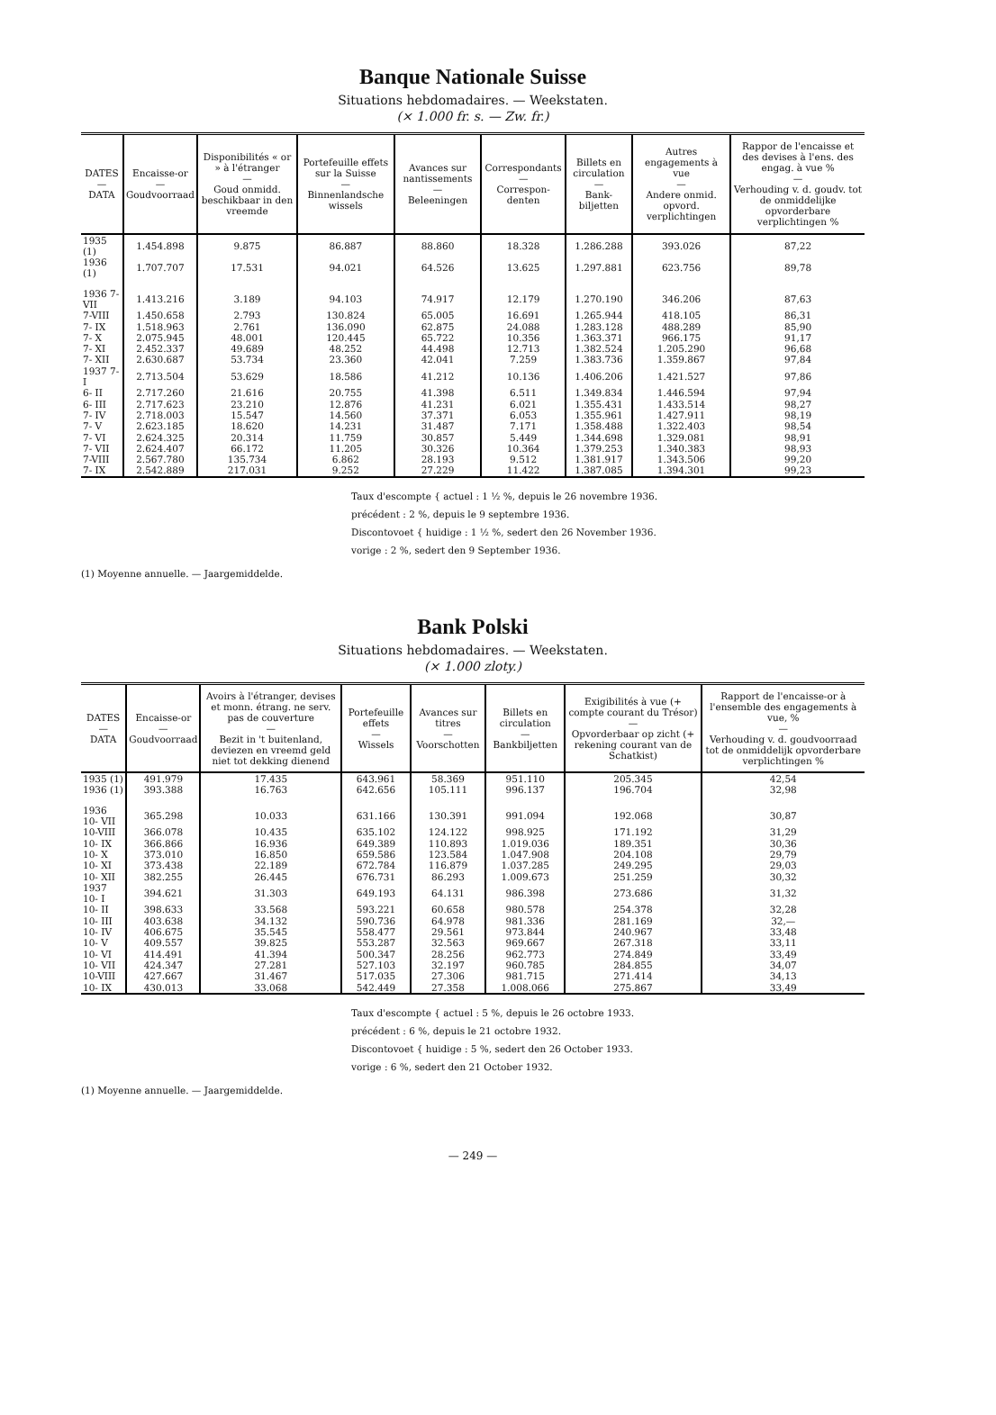Banque Nationale Suisse
Situations hebdomadaires. — Weekstaten.
(× 1.000 fr. s. — Zw. fr.)
| DATES — DATA | Encaisse-or — Goudvoorraad | Disponibilités « or » à l'étranger — Goud onmidd. beschikbaar in den vreemde | Portefeuille effets sur la Suisse — Binnenlandsche wissels | Avances sur nantissements — Beleeningen | Correspondants — Correspon-denten | Billets en circulation — Bank-biljetten | Autres engagements à vue — Andere onmid. opvord. verplichtingen | Rappor de l'encaisse et des devises à l'ens. des engag. à vue % — Verhouding v. d. goudv. tot de onmiddelijke opvorderbare verplichtingen % |
| --- | --- | --- | --- | --- | --- | --- | --- | --- |
| 1935 (1) | 1.454.898 | 9.875 | 86.887 | 88.860 | 18.328 | 1.286.288 | 393.026 | 87,22 |
| 1936 (1) | 1.707.707 | 17.531 | 94.021 | 64.526 | 13.625 | 1.297.881 | 623.756 | 89,78 |
| 1936 7- VII | 1.413.216 | 3.189 | 94.103 | 74.917 | 12.179 | 1.270.190 | 346.206 | 87,63 |
| 7-VIII | 1.450.658 | 2.793 | 130.824 | 65.005 | 16.691 | 1.265.944 | 418.105 | 86,31 |
| 7- IX | 1.518.963 | 2.761 | 136.090 | 62.875 | 24.088 | 1.283.128 | 488.289 | 85,90 |
| 7- X | 2.075.945 | 48.001 | 120.445 | 65.722 | 10.356 | 1.363.371 | 966.175 | 91,17 |
| 7- XI | 2.452.337 | 49.689 | 48.252 | 44.498 | 12.713 | 1.382.524 | 1.205.290 | 96,68 |
| 7- XII | 2.630.687 | 53.734 | 23.360 | 42.041 | 7.259 | 1.383.736 | 1.359.867 | 97,84 |
| 1937 7- I | 2.713.504 | 53.629 | 18.586 | 41.212 | 10.136 | 1.406.206 | 1.421.527 | 97,86 |
| 6- II | 2.717.260 | 21.616 | 20.755 | 41.398 | 6.511 | 1.349.834 | 1.446.594 | 97,94 |
| 6- III | 2.717.623 | 23.210 | 12.876 | 41.231 | 6.021 | 1.355.431 | 1.433.514 | 98,27 |
| 7- IV | 2.718.003 | 15.547 | 14.560 | 37.371 | 6.053 | 1.355.961 | 1.427.911 | 98,19 |
| 7- V | 2.623.185 | 18.620 | 14.231 | 31.487 | 7.171 | 1.358.488 | 1.322.403 | 98,54 |
| 7- VI | 2.624.325 | 20.314 | 11.759 | 30.857 | 5.449 | 1.344.698 | 1.329.081 | 98,91 |
| 7- VII | 2.624.407 | 66.172 | 11.205 | 30.326 | 10.364 | 1.379.253 | 1.340.383 | 98,93 |
| 7-VIII | 2.567.780 | 135.734 | 6.862 | 28.193 | 9.512 | 1.381.917 | 1.343.506 | 99,20 |
| 7- IX | 2.542.889 | 217.031 | 9.252 | 27.229 | 11.422 | 1.387.085 | 1.394.301 | 99,23 |
Taux d'escompte { actuel : 1 ½ %, depuis le 26 novembre 1936.
précédent : 2 %, depuis le 9 septembre 1936.
Discontovoet { huidige : 1 ½ %, sedert den 26 November 1936.
vorige : 2 %, sedert den 9 September 1936.
(1) Moyenne annuelle. — Jaargemiddelde.
Bank Polski
Situations hebdomadaires. — Weekstaten.
(× 1.000 zloty.)
| DATES — DATA | Encaisse-or — Goudvoorraad | Avoirs à l'étranger, devises et monn. étrang. ne serv. pas de couverture — Bezit in 't buitenland, deviezen en vreemd geld niet tot dekking dienend | Portefeuille effets — Wissels | Avances sur titres — Voorschotten | Billets en circulation — Bankbiljetten | Exigibilités à vue (+ compte courant du Trésor) — Opvorderbaar op zicht (+ rekening courant van de Schatkist) | Rapport de l'encaisse-or à l'ensemble des engagements à vue, % — Verhouding v. d. goudvoorraad tot de onmiddelijk opvorderbare verplichtingen % |
| --- | --- | --- | --- | --- | --- | --- | --- |
| 1935 (1) | 491.979 | 17.435 | 643.961 | 58.369 | 951.110 | 205.345 | 42,54 |
| 1936 (1) | 393.388 | 16.763 | 642.656 | 105.111 | 996.137 | 196.704 | 32,98 |
| 1936 10- VII | 365.298 | 10.033 | 631.166 | 130.391 | 991.094 | 192.068 | 30,87 |
| 10-VIII | 366.078 | 10.435 | 635.102 | 124.122 | 998.925 | 171.192 | 31,29 |
| 10- IX | 366.866 | 16.936 | 649.389 | 110.893 | 1.019.036 | 189.351 | 30,36 |
| 10- X | 373.010 | 16.850 | 659.586 | 123.584 | 1.047.908 | 204.108 | 29,79 |
| 10- XI | 373.438 | 22.189 | 672.784 | 116.879 | 1.037.285 | 249.295 | 29,03 |
| 10- XII | 382.255 | 26.445 | 676.731 | 86.293 | 1.009.673 | 251.259 | 30,32 |
| 1937 10- I | 394.621 | 31.303 | 649.193 | 64.131 | 986.398 | 273.686 | 31,32 |
| 10- II | 398.633 | 33.568 | 593.221 | 60.658 | 980.578 | 254.378 | 32,28 |
| 10- III | 403.638 | 34.132 | 590.736 | 64.978 | 981.336 | 281.169 | 32,— |
| 10- IV | 406.675 | 35.545 | 558.477 | 29.561 | 973.844 | 240.967 | 33,48 |
| 10- V | 409.557 | 39.825 | 553.287 | 32.563 | 969.667 | 267.318 | 33,11 |
| 10- VI | 414.491 | 41.394 | 500.347 | 28.256 | 962.773 | 274.849 | 33,49 |
| 10- VII | 424.347 | 27.281 | 527.103 | 32.197 | 960.785 | 284.855 | 34,07 |
| 10-VIII | 427.667 | 31.467 | 517.035 | 27.306 | 981.715 | 271.414 | 34,13 |
| 10- IX | 430.013 | 33.068 | 542.449 | 27.358 | 1.008.066 | 275.867 | 33,49 |
Taux d'escompte { actuel : 5 %, depuis le 26 octobre 1933.
précédent : 6 %, depuis le 21 octobre 1932.
Discontovoet { huidige : 5 %, sedert den 26 October 1933.
vorige : 6 %, sedert den 21 October 1932.
(1) Moyenne annuelle. — Jaargemiddelde.
— 249 —